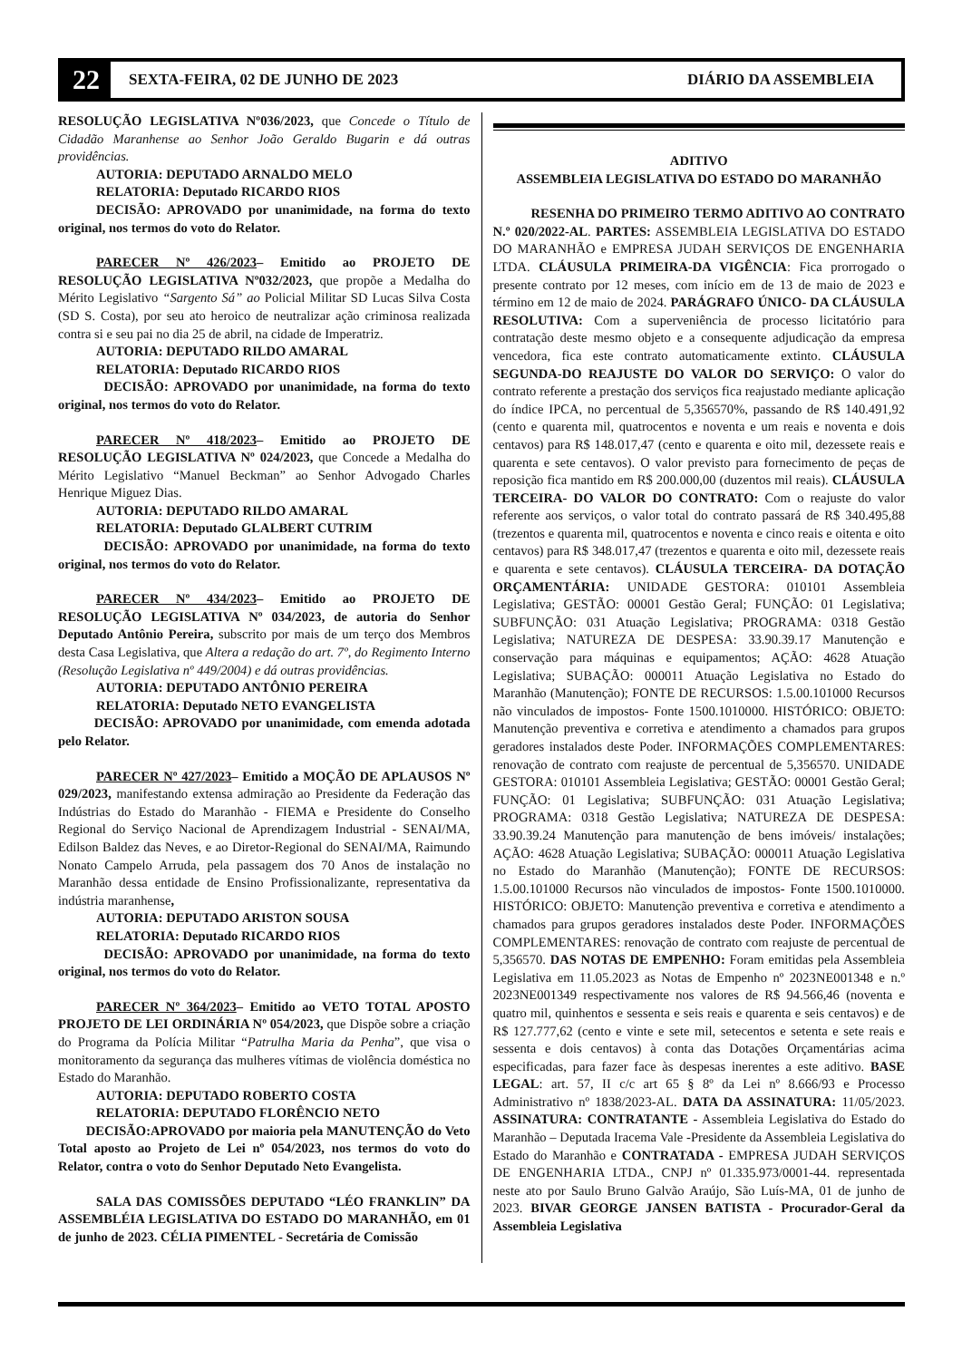22 SEXTA-FEIRA, 02 DE JUNHO DE 2023 DIÁRIO DA ASSEMBLEIA
RESOLUÇÃO LEGISLATIVA Nº036/2023, que Concede o Título de Cidadão Maranhense ao Senhor João Geraldo Bugarin e dá outras providências.
AUTORIA: DEPUTADO ARNALDO MELO
RELATORIA: Deputado RICARDO RIOS
DECISÃO: APROVADO por unanimidade, na forma do texto original, nos termos do voto do Relator.
PARECER Nº 426/2023– Emitido ao PROJETO DE RESOLUÇÃO LEGISLATIVA Nº032/2023, que propõe a Medalha do Mérito Legislativo “Sargento Sá” ao Policial Militar SD Lucas Silva Costa (SD S. Costa), por seu ato heroico de neutralizar ação criminosa realizada contra si e seu pai no dia 25 de abril, na cidade de Imperatriz.
AUTORIA: DEPUTADO RILDO AMARAL
RELATORIA: Deputado RICARDO RIOS
DECISÃO: APROVADO por unanimidade, na forma do texto original, nos termos do voto do Relator.
PARECER Nº 418/2023– Emitido ao PROJETO DE RESOLUÇÃO LEGISLATIVA Nº 024/2023, que Concede a Medalha do Mérito Legislativo “Manuel Beckman” ao Senhor Advogado Charles Henrique Miguez Dias.
AUTORIA: DEPUTADO RILDO AMARAL
RELATORIA: Deputado GLALBERT CUTRIM
DECISÃO: APROVADO por unanimidade, na forma do texto original, nos termos do voto do Relator.
PARECER Nº 434/2023– Emitido ao PROJETO DE RESOLUÇÃO LEGISLATIVA Nº 034/2023, de autoria do Senhor Deputado Antônio Pereira, subscrito por mais de um terço dos Membros desta Casa Legislativa, que Altera a redação do art. 7º, do Regimento Interno (Resolução Legislativa nº 449/2004) e dá outras providências.
AUTORIA: DEPUTADO ANTÔNIO PEREIRA
RELATORIA: Deputado NETO EVANGELISTA
DECISÃO: APROVADO por unanimidade, com emenda adotada pelo Relator.
PARECER Nº 427/2023– Emitido a MOÇÃO DE APLAUSOS Nº 029/2023, manifestando extensa admiração ao Presidente da Federação das Indústrias do Estado do Maranhão - FIEMA e Presidente do Conselho Regional do Serviço Nacional de Aprendizagem Industrial - SENAI/MA, Edilson Baldez das Neves, e ao Diretor-Regional do SENAI/MA, Raimundo Nonato Campelo Arruda, pela passagem dos 70 Anos de instalação no Maranhão dessa entidade de Ensino Profissionalizante, representativa da indústria maranhense,
AUTORIA: DEPUTADO ARISTON SOUSA
RELATORIA: Deputado RICARDO RIOS
DECISÃO: APROVADO por unanimidade, na forma do texto original, nos termos do voto do Relator.
PARECER Nº 364/2023– Emitido ao VETO TOTAL APOSTO PROJETO DE LEI ORDINÁRIA Nº 054/2023, que Dispõe sobre a criação do Programa da Polícia Militar “Patrulha Maria da Penha”, que visa o monitoramento da segurança das mulheres vítimas de violência doméstica no Estado do Maranhão.
AUTORIA: DEPUTADO ROBERTO COSTA
RELATORIA: DEPUTADO FLORÊNCIO NETO
DECISÃO:APROVADO por maioria pela MANUTENÇÃO do Veto Total aposto ao Projeto de Lei nº 054/2023, nos termos do voto do Relator, contra o voto do Senhor Deputado Neto Evangelista.
SALA DAS COMISSÕES DEPUTADO “LÉO FRANKLIN” DA ASSEMBLÉIA LEGISLATIVA DO ESTADO DO MARANHÃO, em 01 de junho de 2023. CÉLIA PIMENTEL - Secretária de Comissão
ADITIVO
ASSEMBLEIA LEGISLATIVA DO ESTADO DO MARANHÃO
RESENHA DO PRIMEIRO TERMO ADITIVO AO CONTRATO N.º 020/2022-AL. PARTES: ASSEMBLEIA LEGISLATIVA DO ESTADO DO MARANHÃO e EMPRESA JUDAH SERVIÇOS DE ENGENHARIA LTDA. CLÁUSULA PRIMEIRA-DA VIGÊNCIA: Fica prorrogado o presente contrato por 12 meses, com início em de 13 de maio de 2023 e término em 12 de maio de 2024. PARÁGRAFO ÚNICO- DA CLÁUSULA RESOLUTIVA: Com a superveniência de processo licitatório para contratação deste mesmo objeto e a consequente adjudicação da empresa vencedora, fica este contrato automaticamente extinto. CLÁUSULA SEGUNDA-DO REAJUSTE DO VALOR DO SERVIÇO: O valor do contrato referente a prestação dos serviços fica reajustado mediante aplicação do índice IPCA, no percentual de 5,356570%, passando de R$ 140.491,92 (cento e quarenta mil, quatrocentos e noventa e um reais e noventa e dois centavos) para R$ 148.017,47 (cento e quarenta e oito mil, dezessete reais e quarenta e sete centavos). O valor previsto para fornecimento de peças de reposição fica mantido em R$ 200.000,00 (duzentos mil reais). CLÁUSULA TERCEIRA- DO VALOR DO CONTRATO: Com o reajuste do valor referente aos serviços, o valor total do contrato passará de R$ 340.495,88 (trezentos e quarenta mil, quatrocentos e noventa e cinco reais e oitenta e oito centavos) para R$ 348.017,47 (trezentos e quarenta e oito mil, dezessete reais e quarenta e sete centavos). CLÁUSULA TERCEIRA- DA DOTAÇÃO ORÇAMENTÁRIA: UNIDADE GESTORA: 010101 Assembleia Legislativa; GESTÃO: 00001 Gestão Geral; FUNÇÃO: 01 Legislativa; SUBFUNÇÃO: 031 Atuação Legislativa; PROGRAMA: 0318 Gestão Legislativa; NATUREZA DE DESPESA: 33.90.39.17 Manutenção e conservação para máquinas e equipamentos; AÇÃO: 4628 Atuação Legislativa; SUBAÇÃO: 000011 Atuação Legislativa no Estado do Maranhão (Manutenção); FONTE DE RECURSOS: 1.5.00.101000 Recursos não vinculados de impostos- Fonte 1500.1010000. HISTÓRICO: OBJETO: Manutenção preventiva e corretiva e atendimento a chamados para grupos geradores instalados deste Poder. INFORMAÇÕES COMPLEMENTARES: renovação de contrato com reajuste de percentual de 5,356570. UNIDADE GESTORA: 010101 Assembleia Legislativa; GESTÃO: 00001 Gestão Geral; FUNÇÃO: 01 Legislativa; SUBFUNÇÃO: 031 Atuação Legislativa; PROGRAMA: 0318 Gestão Legislativa; NATUREZA DE DESPESA: 33.90.39.24 Manutenção para manutenção de bens imóveis/ instalações; AÇÃO: 4628 Atuação Legislativa; SUBAÇÃO: 000011 Atuação Legislativa no Estado do Maranhão (Manutenção); FONTE DE RECURSOS: 1.5.00.101000 Recursos não vinculados de impostos- Fonte 1500.1010000. HISTÓRICO: OBJETO: Manutenção preventiva e corretiva e atendimento a chamados para grupos geradores instalados deste Poder. INFORMAÇÕES COMPLEMENTARES: renovação de contrato com reajuste de percentual de 5,356570. DAS NOTAS DE EMPENHO: Foram emitidas pela Assembleia Legislativa em 11.05.2023 as Notas de Empenho nº 2023NE001348 e n.º 2023NE001349 respectivamente nos valores de R$ 94.566,46 (noventa e quatro mil, quinhentos e sessenta e seis reais e quarenta e seis centavos) e de R$ 127.777,62 (cento e vinte e sete mil, setecentos e setenta e sete reais e sessenta e dois centavos) à conta das Dotações Orçamentárias acima especificadas, para fazer face às despesas inerentes a este aditivo. BASE LEGAL: art. 57, II c/c art 65 § 8º da Lei nº 8.666/93 e Processo Administrativo nº 1838/2023-AL. DATA DA ASSINATURA: 11/05/2023. ASSINATURA: CONTRATANTE - Assembleia Legislativa do Estado do Maranhão – Deputada Iracema Vale -Presidente da Assembleia Legislativa do Estado do Maranhão e CONTRATADA - EMPRESA JUDAH SERVIÇOS DE ENGENHARIA LTDA., CNPJ nº 01.335.973/0001-44. representada neste ato por Saulo Bruno Galvão Araújo, São Luís-MA, 01 de junho de 2023. BIVAR GEORGE JANSEN BATISTA - Procurador-Geral da Assembleia Legislativa